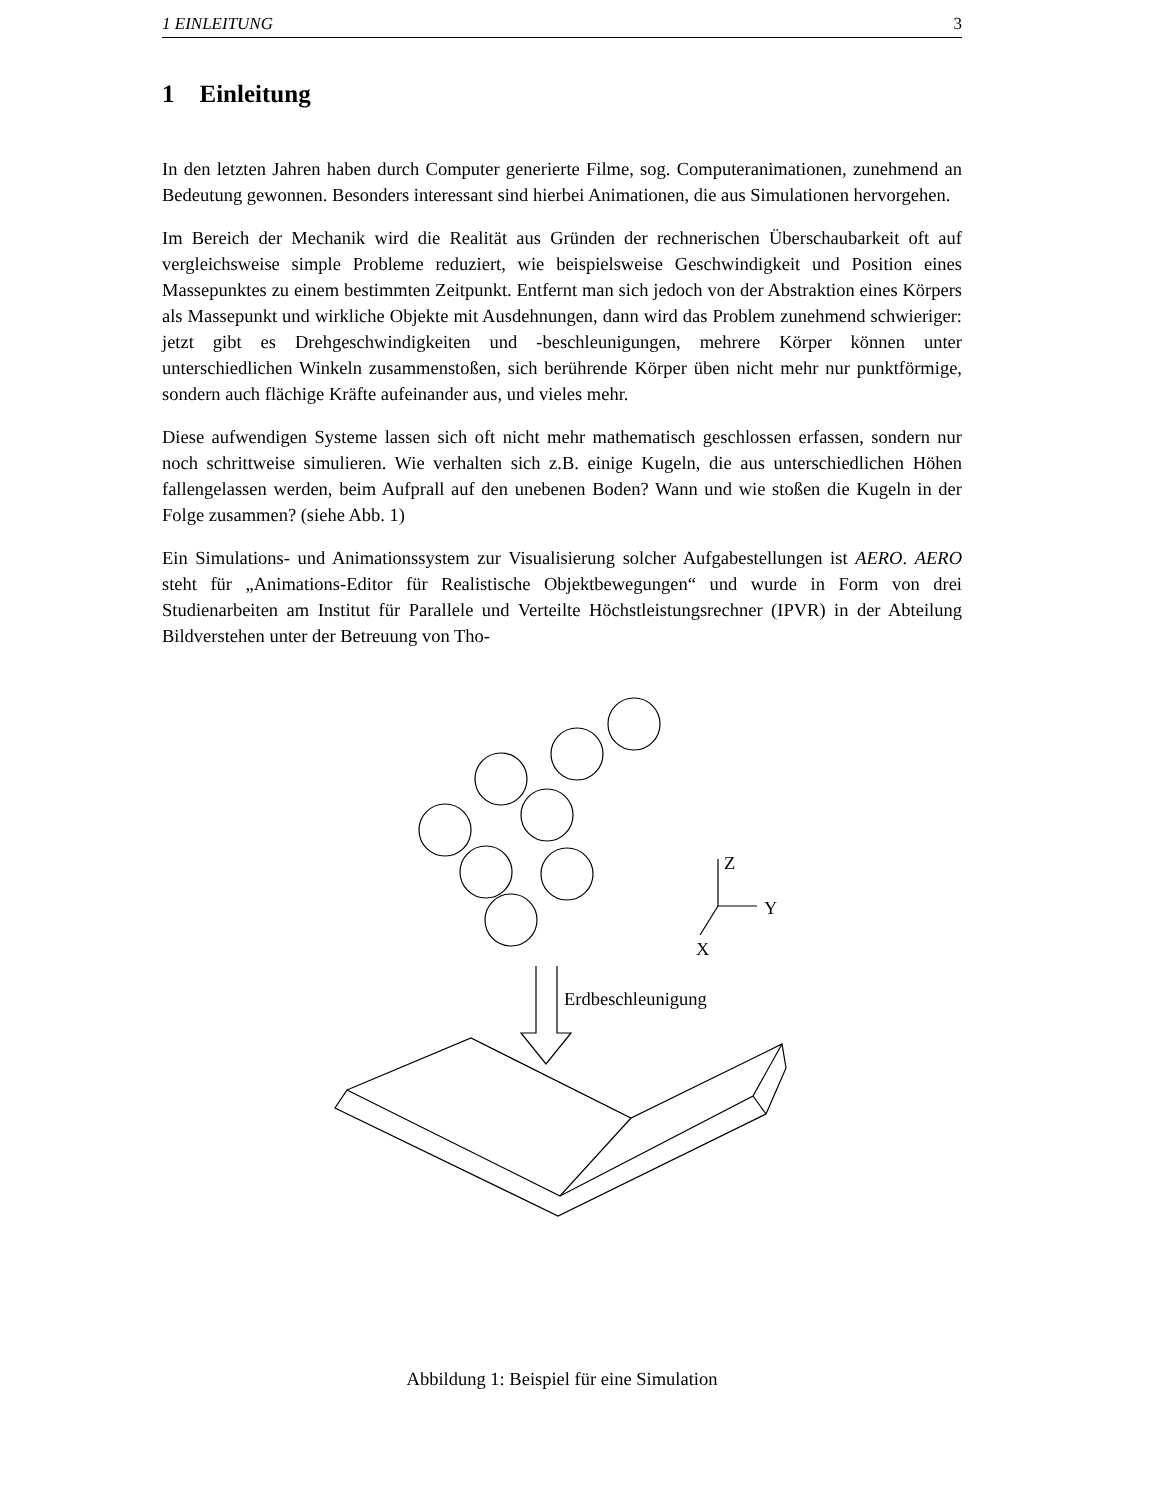1 EINLEITUNG 3
1 Einleitung
In den letzten Jahren haben durch Computer generierte Filme, sog. Computeranimationen, zunehmend an Bedeutung gewonnen. Besonders interessant sind hierbei Animationen, die aus Simulationen hervorgehen.
Im Bereich der Mechanik wird die Realität aus Gründen der rechnerischen Überschaubarkeit oft auf vergleichsweise simple Probleme reduziert, wie beispielsweise Geschwindigkeit und Position eines Massepunktes zu einem bestimmten Zeitpunkt. Entfernt man sich jedoch von der Abstraktion eines Körpers als Massepunkt und wirkliche Objekte mit Ausdehnungen, dann wird das Problem zunehmend schwieriger: jetzt gibt es Drehgeschwindigkeiten und -beschleunigungen, mehrere Körper können unter unterschiedlichen Winkeln zusammenstoßen, sich berührende Körper üben nicht mehr nur punktförmige, sondern auch flächige Kräfte aufeinander aus, und vieles mehr.
Diese aufwendigen Systeme lassen sich oft nicht mehr mathematisch geschlossen erfassen, sondern nur noch schrittweise simulieren. Wie verhalten sich z.B. einige Kugeln, die aus unterschiedlichen Höhen fallengelassen werden, beim Aufprall auf den unebenen Boden? Wann und wie stoßen die Kugeln in der Folge zusammen? (siehe Abb. 1)
Ein Simulations- und Animationssystem zur Visualisierung solcher Aufgabestellungen ist AERO. AERO steht für „Animations-Editor für Realistische Objektbewegungen“ und wurde in Form von drei Studienarbeiten am Institut für Parallele und Verteilte Höchstleistungsrechner (IPVR) in der Abteilung Bildverstehen unter der Betreuung von Tho-
Z
Y
X
Erdbeschleunigung
Abbildung 1: Beispiel für eine Simulation